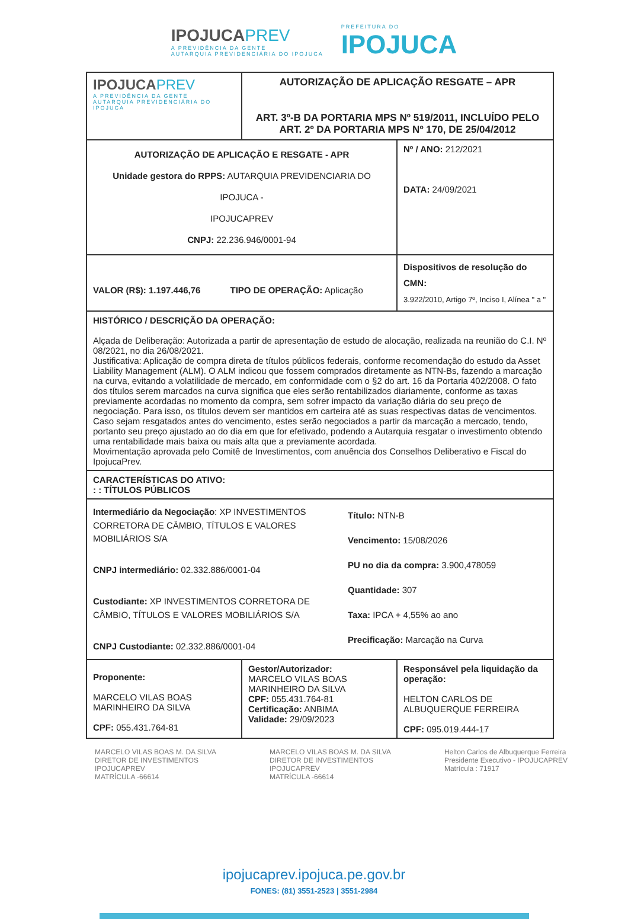IPOJUCAPREV
A PREVIDÊNCIA DA GENTE
AUTARQUIA PREVIDENCIÁRIA DO IPOJUCA
PREFEITURA DO
IPOJUCA
| IPOJUCA PREV A PREVIDÊNCIA DA GENTE AUTARQUIA PREVIDENCIÁRIA DO IPOJUCA | AUTORIZAÇÃO DE APLICAÇÃO RESGATE – APR ART. 3º-B DA PORTARIA MPS Nº 519/2011, INCLUÍDO PELO ART. 2º DA PORTARIA MPS Nº 170, DE 25/04/2012 | |
| AUTORIZAÇÃO DE APLICAÇÃO E RESGATE - APR Unidade gestora do RPPS: AUTARQUIA PREVIDENCIARIA DO IPOJUCA - IPOJUCAPREV CNPJ: 22.236.946/0001-94 | | Nº / ANO: 212/2021 DATA: 24/09/2021 |
| VALOR (R$): 1.197.446,76 TIPO DE OPERAÇÃO: Aplicação | | Dispositivos de resolução do CMN: 3.922/2010, Artigo 7º, Inciso I, Alínea " a " |
| HISTÓRICO / DESCRIÇÃO DA OPERAÇÃO: Alçada de Deliberação: Autorizada a partir de apresentação de estudo de alocação, realizada na reunião do C.I. Nº 08/2021, no dia 26/08/2021. Justificativa: Aplicação de compra direta de títulos públicos federais, conforme recomendação do estudo da Asset Liability Management (ALM). O ALM indicou que fossem comprados diretamente as NTN-Bs, fazendo a marcação na curva, evitando a volatilidade de mercado, em conformidade com o §2 do art. 16 da Portaria 402/2008. O fato dos títulos serem marcados na curva significa que eles serão rentabilizados diariamente, conforme as taxas previamente acordadas no momento da compra, sem sofrer impacto da variação diária do seu preço de negociação. Para isso, os títulos devem ser mantidos em carteira até as suas respectivas datas de vencimentos. Caso sejam resgatados antes do vencimento, estes serão negociados a partir da marcação a mercado, tendo, portanto seu preço ajustado ao do dia em que for efetivado, podendo a Autarquia resgatar o investimento obtendo uma rentabilidade mais baixa ou mais alta que a previamente acordada. Movimentação aprovada pelo Comitê de Investimentos, com anuência dos Conselhos Deliberativo e Fiscal do IpojucaPrev. | | |
| CARACTERÍSTICAS DO ATIVO: : : TÍTULOS PÚBLICOS | | |
| Intermediário da Negociação : XP INVESTIMENTOS CORRETORA DE CÂMBIO, TÍTULOS E VALORES MOBILIÁRIOS S/A CNPJ intermediário: 02.332.886/0001-04 Custodiante: XP INVESTIMENTOS CORRETORA DE CÂMBIO, TÍTULOS E VALORES MOBILIÁRIOS S/A CNPJ Custodiante: 02.332.886/0001-04 Título: NTN-B Vencimento: 15/08/2026 PU no dia da compra: 3.900,478059 Quantidade: 307 Taxa: IPCA + 4,55% ao ano Precificação: Marcação na Curva | | |
| Proponente: MARCELO VILAS BOAS MARINHEIRO DA SILVA CPF: 055.431.764-81 | Gestor/Autorizador: MARCELO VILAS BOAS MARINHEIRO DA SILVA CPF: 055.431.764-81 Certificação: ANBIMA Validade: 29/09/2023 | Responsável pela liquidação da operação: HELTON CARLOS DE ALBUQUERQUE FERREIRA CPF: 095.019.444-17 |
MARCELO VILAS BOAS M. DA SILVA
DIRETOR DE INVESTIMENTOS
IPOJUCAPREV
MATRÍCULA -66614
MARCELO VILAS BOAS M. DA SILVA
DIRETOR DE INVESTIMENTOS
IPOJUCAPREV
MATRÍCULA -66614
Helton Carlos de Albuquerque Ferreira
Presidente Executivo - IPOJUCAPREV
Matrícula : 71917
ipojucaprev.ipojuca.pe.gov.br
FONES: (81) 3551-2523 | 3551-2984